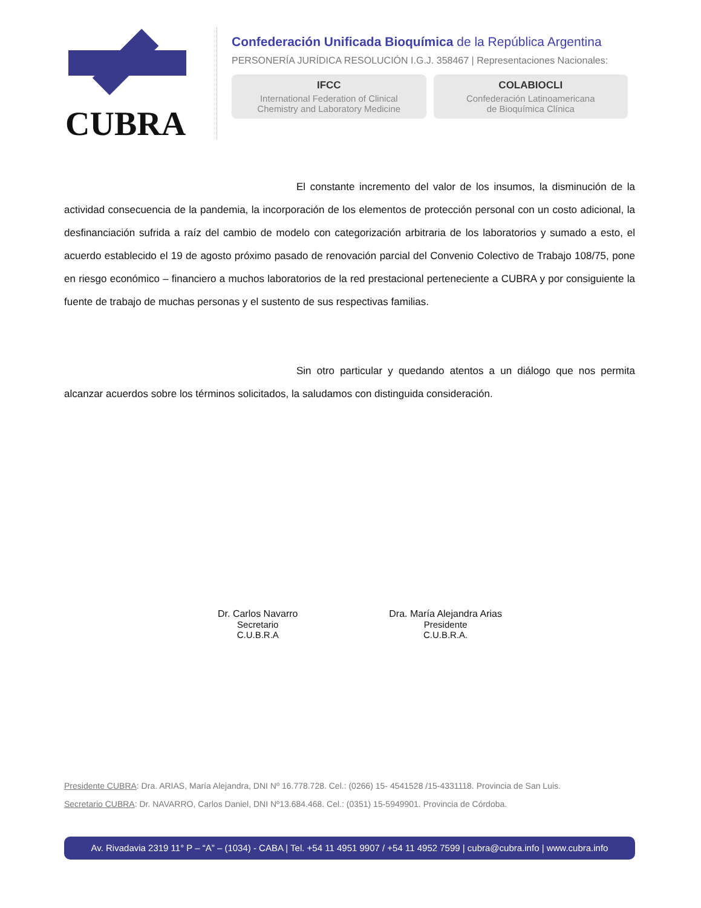CUBRA
Confederación Unificada Bioquímica de la República Argentina
PERSONERÍA JURÍDICA RESOLUCIÓN I.G.J. 358467 | Representaciones Nacionales:
IFCC
International Federation of Clinical
Chemistry and Laboratory Medicine
COLABIOCLI
Confederación Latinoamericana
de Bioquímica Clínica
El constante incremento del valor de los insumos, la disminución de la actividad consecuencia de la pandemia, la incorporación de los elementos de protección personal con un costo adicional, la desfinanciación sufrida a raíz del cambio de modelo con categorización arbitraria de los laboratorios y sumado a esto, el acuerdo establecido el 19 de agosto próximo pasado de renovación parcial del Convenio Colectivo de Trabajo 108/75, pone en riesgo económico – financiero a muchos laboratorios de la red prestacional perteneciente a CUBRA y por consiguiente la fuente de trabajo de muchas personas y el sustento de sus respectivas familias.
Sin otro particular y quedando atentos a un diálogo que nos permita alcanzar acuerdos sobre los términos solicitados, la saludamos con distinguida consideración.
Dr. Carlos Navarro
Secretario
C.U.B.R.A
Dra. María Alejandra Arias
Presidente
C.U.B.R.A.
Presidente CUBRA: Dra. ARIAS, María Alejandra, DNI Nº 16.778.728. Cel.: (0266) 15- 4541528 /15-4331118. Provincia de San Luis.
Secretario CUBRA: Dr. NAVARRO, Carlos Daniel, DNI Nº13.684.468. Cel.: (0351) 15-5949901. Provincia de Córdoba.
Av. Rivadavia 2319 11° P – “A” – (1034) - CABA | Tel. +54 11 4951 9907 / +54 11 4952 7599 | cubra@cubra.info | www.cubra.info